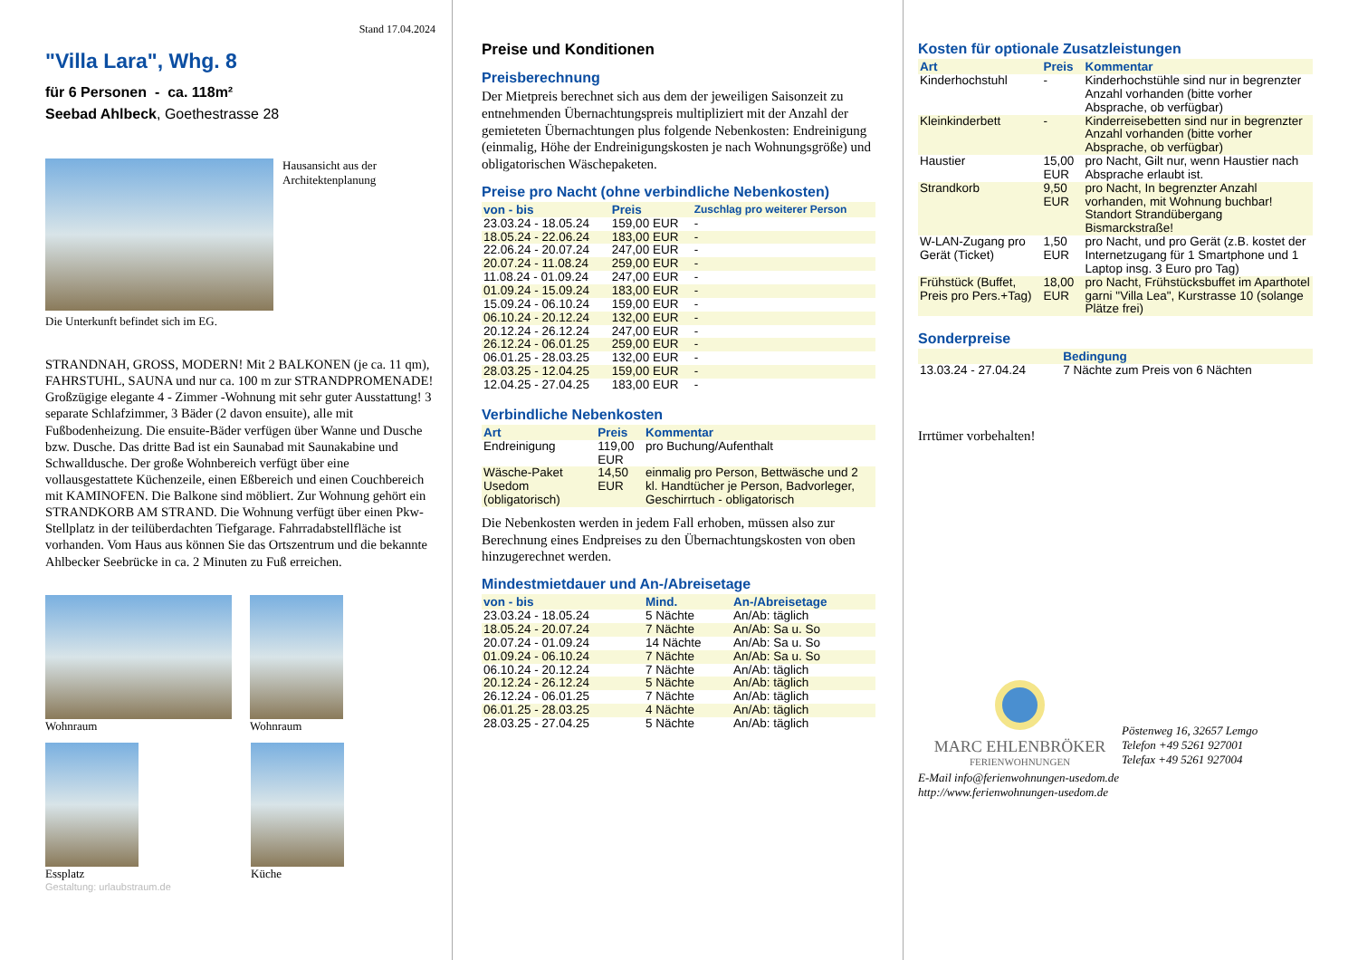Stand 17.04.2024
"Villa Lara", Whg. 8
für 6 Personen - ca. 118m²
Seebad Ahlbeck, Goethestrasse 28
Hausansicht aus der
Architektenplanung
Die Unterkunft befindet sich im EG.
STRANDNAH, GROSS, MODERN! Mit 2 BALKONEN (je ca. 11 qm), FAHRSTUHL, SAUNA und nur ca. 100 m zur STRANDPROMENADE! Großzügige elegante 4 - Zimmer -Wohnung mit sehr guter Ausstattung! 3 separate Schlafzimmer, 3 Bäder (2 davon ensuite), alle mit Fußbodenheizung. Die ensuite-Bäder verfügen über Wanne und Dusche bzw. Dusche. Das dritte Bad ist ein Saunabad mit Saunakabine und Schwalldusche. Der große Wohnbereich verfügt über eine vollausgestattete Küchenzeile, einen Eßbereich und einen Couchbereich mit KAMINOFEN. Die Balkone sind möbliert. Zur Wohnung gehört ein STRANDKORB AM STRAND. Die Wohnung verfügt über einen Pkw-Stellplatz in der teilüberdachten Tiefgarage. Fahrradabstellfläche ist vorhanden. Vom Haus aus können Sie das Ortszentrum und die bekannte Ahlbecker Seebrücke in ca. 2 Minuten zu Fuß erreichen.
Wohnraum Wohnraum
Essplatz Küche
Gestaltung: urlaubstraum.de
Preise und Konditionen
Preisberechnung
Der Mietpreis berechnet sich aus dem der jeweiligen Saisonzeit zu entnehmenden Übernachtungspreis multipliziert mit der Anzahl der gemieteten Übernachtungen plus folgende Nebenkosten: Endreinigung (einmalig, Höhe der Endreinigungskosten je nach Wohnungsgröße) und obligatorischen Wäschepaketen.
Preise pro Nacht (ohne verbindliche Nebenkosten)
| von - bis | Preis | Zuschlag pro weiterer Person |
| --- | --- | --- |
| 23.03.24 - 18.05.24 | 159,00 EUR | - |
| 18.05.24 - 22.06.24 | 183,00 EUR | - |
| 22.06.24 - 20.07.24 | 247,00 EUR | - |
| 20.07.24 - 11.08.24 | 259,00 EUR | - |
| 11.08.24 - 01.09.24 | 247,00 EUR | - |
| 01.09.24 - 15.09.24 | 183,00 EUR | - |
| 15.09.24 - 06.10.24 | 159,00 EUR | - |
| 06.10.24 - 20.12.24 | 132,00 EUR | - |
| 20.12.24 - 26.12.24 | 247,00 EUR | - |
| 26.12.24 - 06.01.25 | 259,00 EUR | - |
| 06.01.25 - 28.03.25 | 132,00 EUR | - |
| 28.03.25 - 12.04.25 | 159,00 EUR | - |
| 12.04.25 - 27.04.25 | 183,00 EUR | - |
Verbindliche Nebenkosten
| Art | Preis | Kommentar |
| --- | --- | --- |
| Endreinigung | 119,00 EUR | pro Buchung/Aufenthalt |
| Wäsche-Paket Usedom (obligatorisch) | 14,50 EUR | einmalig pro Person, Bettwäsche und 2 kl. Handtücher je Person, Badvorleger, Geschirrtuch - obligatorisch |
Die Nebenkosten werden in jedem Fall erhoben, müssen also zur Berechnung eines Endpreises zu den Übernachtungskosten von oben hinzugerechnet werden.
Mindestmietdauer und An-/Abreisetage
| von - bis | Mind. | An-/Abreisetage |
| --- | --- | --- |
| 23.03.24 - 18.05.24 | 5 Nächte | An/Ab: täglich |
| 18.05.24 - 20.07.24 | 7 Nächte | An/Ab: Sa u. So |
| 20.07.24 - 01.09.24 | 14 Nächte | An/Ab: Sa u. So |
| 01.09.24 - 06.10.24 | 7 Nächte | An/Ab: Sa u. So |
| 06.10.24 - 20.12.24 | 7 Nächte | An/Ab: täglich |
| 20.12.24 - 26.12.24 | 5 Nächte | An/Ab: täglich |
| 26.12.24 - 06.01.25 | 7 Nächte | An/Ab: täglich |
| 06.01.25 - 28.03.25 | 4 Nächte | An/Ab: täglich |
| 28.03.25 - 27.04.25 | 5 Nächte | An/Ab: täglich |
Kosten für optionale Zusatzleistungen
| Art | Preis | Kommentar |
| --- | --- | --- |
| Kinderhochstuhl | - | Kinderhochstühle sind nur in begrenzter Anzahl vorhanden (bitte vorher Absprache, ob verfügbar) |
| Kleinkinderbett | - | Kinderreisebetten sind nur in begrenzter Anzahl vorhanden (bitte vorher Absprache, ob verfügbar) |
| Haustier | 15,00 EUR | pro Nacht, Gilt nur, wenn Haustier nach Absprache erlaubt ist. |
| Strandkorb | 9,50 EUR | pro Nacht, In begrenzter Anzahl vorhanden, mit Wohnung buchbar! Standort Strandübergang Bismarckstraße! |
| W-LAN-Zugang pro Gerät (Ticket) | 1,50 EUR | pro Nacht, und pro Gerät (z.B. kostet der Internetzugang für 1 Smartphone und 1 Laptop insg. 3 Euro pro Tag) |
| Frühstück (Buffet, Preis pro Pers.+Tag) | 18,00 EUR | pro Nacht, Frühstücksbuffet im Aparthotel garni "Villa Lea", Kurstrasse 10 (solange Plätze frei) |
Sonderpreise
| | Bedingung |
| --- | --- |
| 13.03.24 - 27.04.24 | 7 Nächte zum Preis von 6 Nächten |
Irrtümer vorbehalten!
MARC EHLENBRÖKER
FERIENWOHNUNGEN
Pöstenweg 16, 32657 Lemgo
Telefon +49 5261 927001
Telefax +49 5261 927004
E-Mail info@ferienwohnungen-usedom.de
http://www.ferienwohnungen-usedom.de